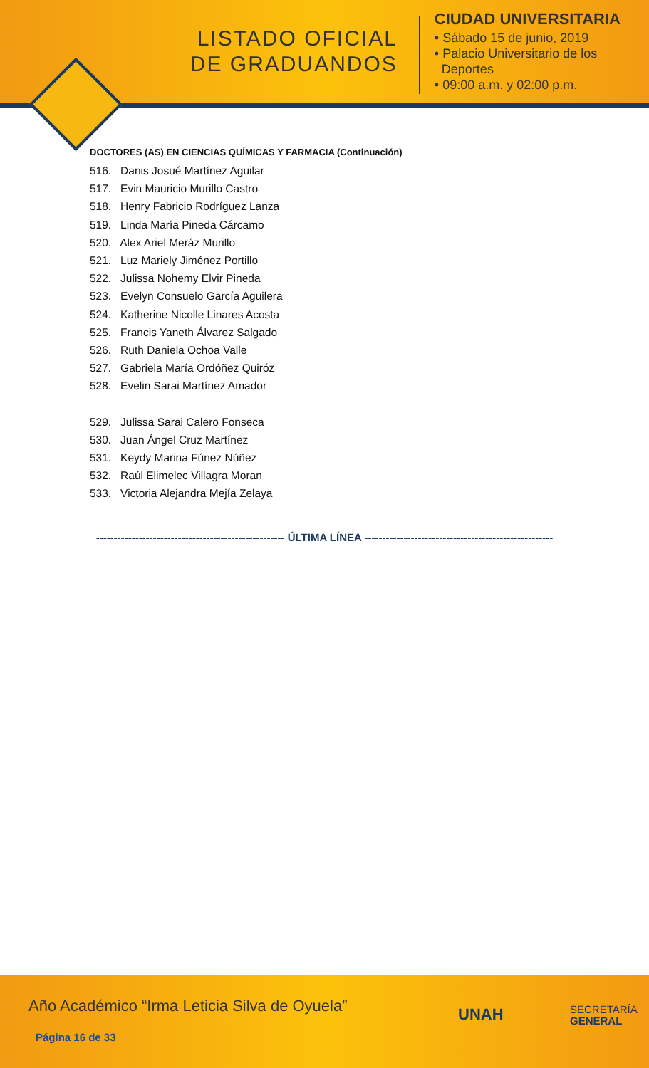LISTADO OFICIAL
DE GRADUANDOS
CIUDAD UNIVERSITARIA
• Sábado 15 de junio, 2019
• Palacio Universitario de los
Deportes
• 09:00 a.m. y 02:00 p.m.
DOCTORES (AS) EN CIENCIAS QUÍMICAS Y FARMACIA (Continuación)
516. Danis Josué Martínez Aguilar
517. Evin Mauricio Murillo Castro
518. Henry Fabricio Rodríguez Lanza
519. Linda María Pineda Cárcamo
520. Alex Ariel Meráz Murillo
521. Luz Mariely Jiménez Portillo
522. Julissa Nohemy Elvir Pineda
523. Evelyn Consuelo García Aguilera
524. Katherine Nicolle Linares Acosta
525. Francis Yaneth Álvarez Salgado
526. Ruth Daniela Ochoa Valle
527. Gabriela María Ordóñez Quiróz
528. Evelin Sarai Martínez Amador
529. Julissa Sarai Calero Fonseca
530. Juan Ángel Cruz Martínez
531. Keydy Marina Fúnez Núñez
532. Raúl Elimelec Villagra Moran
533. Victoria Alejandra Mejía Zelaya
----------------------------------------------------- ÚLTIMA LÍNEA -----------------------------------------------------
Año Académico “Irma Leticia Silva de Oyuela”
Página 16 de 33
UNAH
SECRETARÍA
GENERAL